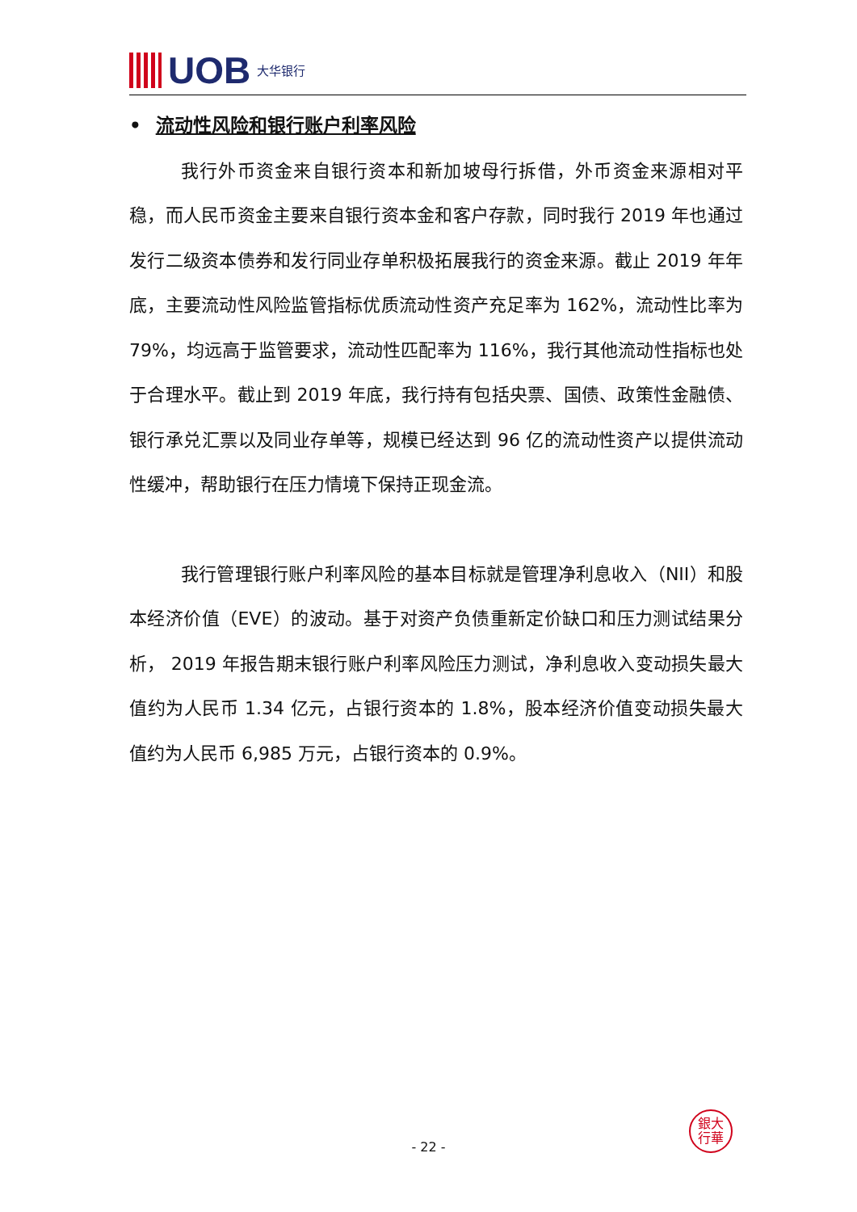UOB 大华银行
• 流动性风险和银行账户利率风险
我行外币资金来自银行资本和新加坡母行拆借，外币资金来源相对平稳，而人民币资金主要来自银行资本金和客户存款，同时我行 2019 年也通过发行二级资本债券和发行同业存单积极拓展我行的资金来源。截止 2019 年年底，主要流动性风险监管指标优质流动性资产充足率为 162%，流动性比率为 79%，均远高于监管要求，流动性匹配率为 116%，我行其他流动性指标也处于合理水平。截止到 2019 年底，我行持有包括央票、国债、政策性金融债、银行承兑汇票以及同业存单等，规模已经达到 96 亿的流动性资产以提供流动性缓冲，帮助银行在压力情境下保持正现金流。
我行管理银行账户利率风险的基本目标就是管理净利息收入（NII）和股本经济价值（EVE）的波动。基于对资产负债重新定价缺口和压力测试结果分析， 2019 年报告期末银行账户利率风险压力测试，净利息收入变动损失最大值约为人民币 1.34 亿元，占银行资本的 1.8%，股本经济价值变动损失最大值约为人民币 6,985 万元，占银行资本的 0.9%。
銀大
行華
- 22 -